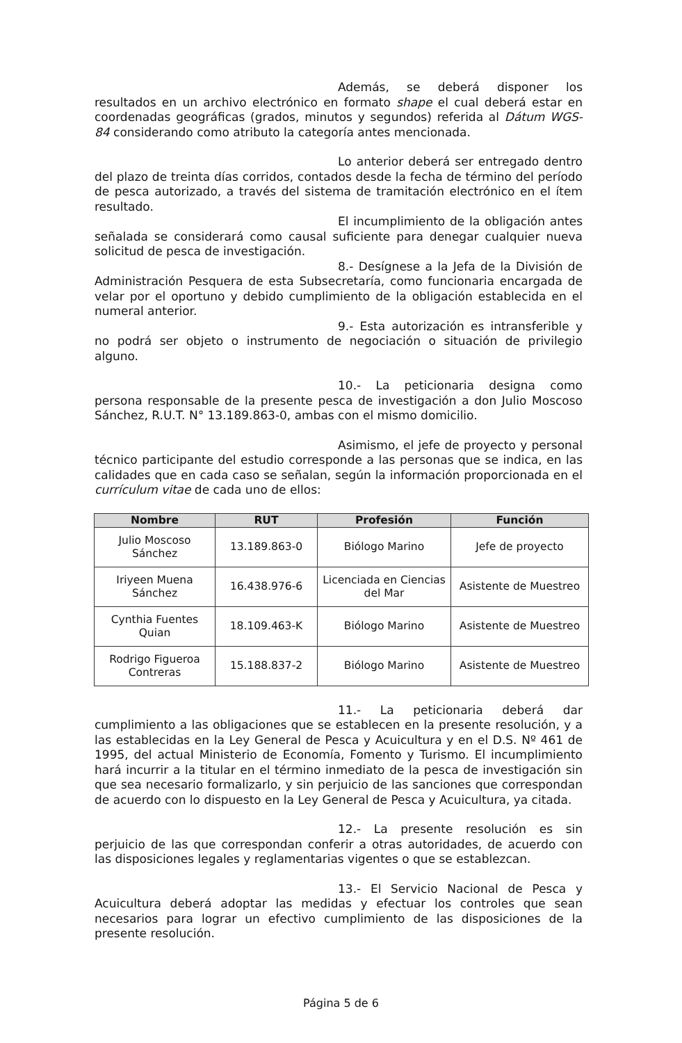Además, se deberá disponer los resultados en un archivo electrónico en formato shape el cual deberá estar en coordenadas geográficas (grados, minutos y segundos) referida al Dátum WGS-84 considerando como atributo la categoría antes mencionada.
Lo anterior deberá ser entregado dentro del plazo de treinta días corridos, contados desde la fecha de término del período de pesca autorizado, a través del sistema de tramitación electrónico en el ítem resultado.
El incumplimiento de la obligación antes señalada se considerará como causal suficiente para denegar cualquier nueva solicitud de pesca de investigación.
8.- Desígnese a la Jefa de la División de Administración Pesquera de esta Subsecretaría, como funcionaria encargada de velar por el oportuno y debido cumplimiento de la obligación establecida en el numeral anterior.
9.- Esta autorización es intransferible y no podrá ser objeto o instrumento de negociación o situación de privilegio alguno.
10.- La peticionaria designa como persona responsable de la presente pesca de investigación a don Julio Moscoso Sánchez, R.U.T. N° 13.189.863-0, ambas con el mismo domicilio.
Asimismo, el jefe de proyecto y personal técnico participante del estudio corresponde a las personas que se indica, en las calidades que en cada caso se señalan, según la información proporcionada en el currículum vitae de cada uno de ellos:
| Nombre | RUT | Profesión | Función |
| --- | --- | --- | --- |
| Julio Moscoso Sánchez | 13.189.863-0 | Biólogo Marino | Jefe de proyecto |
| Iriyeen Muena Sánchez | 16.438.976-6 | Licenciada en Ciencias del Mar | Asistente de Muestreo |
| Cynthia Fuentes Quian | 18.109.463-K | Biólogo Marino | Asistente de Muestreo |
| Rodrigo Figueroa Contreras | 15.188.837-2 | Biólogo Marino | Asistente de Muestreo |
11.- La peticionaria deberá dar cumplimiento a las obligaciones que se establecen en la presente resolución, y a las establecidas en la Ley General de Pesca y Acuicultura y en el D.S. Nº 461 de 1995, del actual Ministerio de Economía, Fomento y Turismo. El incumplimiento hará incurrir a la titular en el término inmediato de la pesca de investigación sin que sea necesario formalizarlo, y sin perjuicio de las sanciones que correspondan de acuerdo con lo dispuesto en la Ley General de Pesca y Acuicultura, ya citada.
12.- La presente resolución es sin perjuicio de las que correspondan conferir a otras autoridades, de acuerdo con las disposiciones legales y reglamentarias vigentes o que se establezcan.
13.- El Servicio Nacional de Pesca y Acuicultura deberá adoptar las medidas y efectuar los controles que sean necesarios para lograr un efectivo cumplimiento de las disposiciones de la presente resolución.
Página 5 de 6